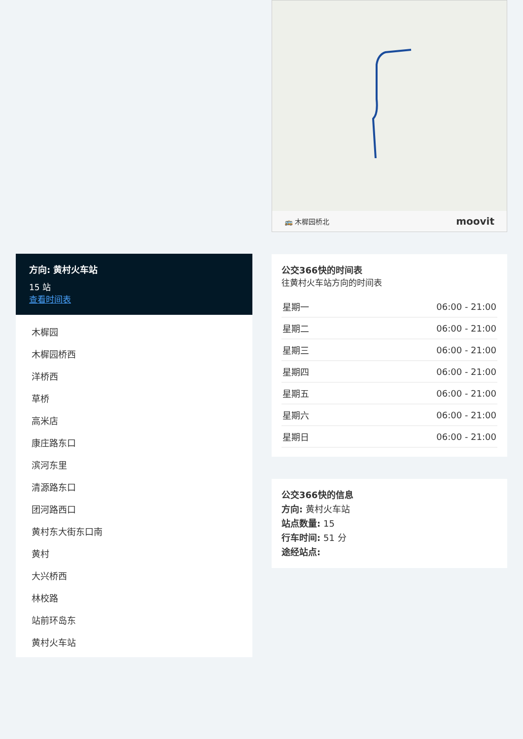方向: 黄村火车站
15 站
查看时间表
木樨园
木樨园桥西
洋桥西
草桥
高米店
康庄路东口
滨河东里
清源路东口
团河路西口
黄村东大街东口南
黄村
大兴桥西
林校路
站前环岛东
黄村火车站
🚌 木樨园桥北 moovit
公交366快的时间表
往黄村火车站方向的时间表
| 星期一 | 06:00 - 21:00 |
| 星期二 | 06:00 - 21:00 |
| 星期三 | 06:00 - 21:00 |
| 星期四 | 06:00 - 21:00 |
| 星期五 | 06:00 - 21:00 |
| 星期六 | 06:00 - 21:00 |
| 星期日 | 06:00 - 21:00 |
公交366快的信息
方向: 黄村火车站
站点数量: 15
行车时间: 51 分
途经站点: